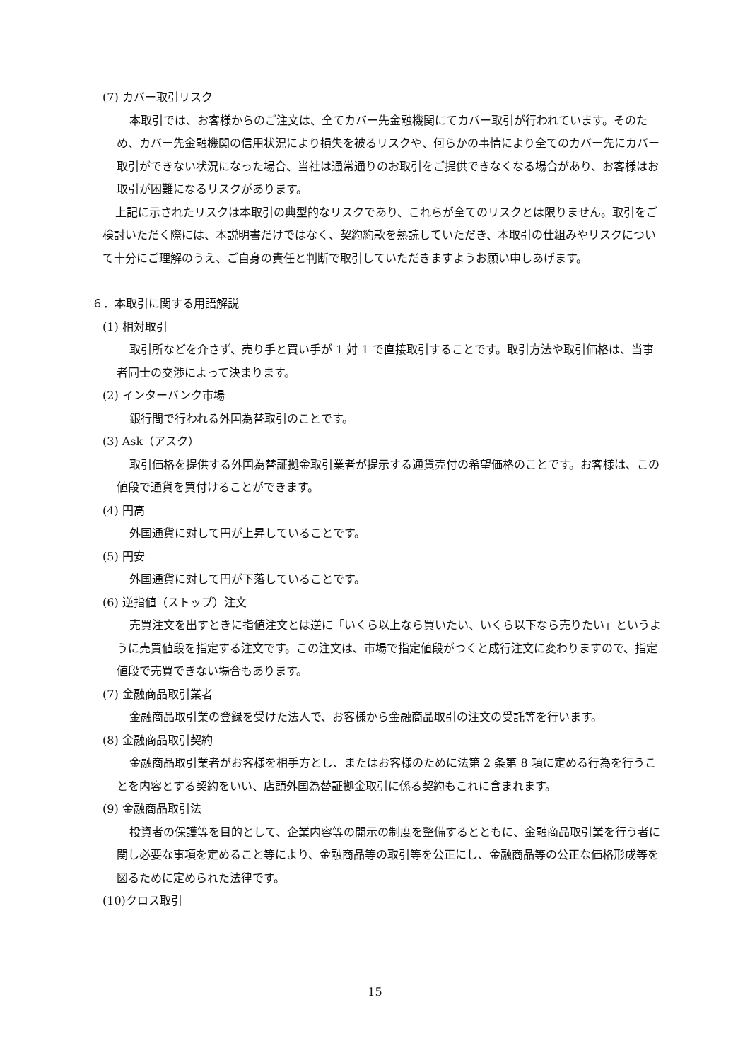(7) カバー取引リスク
本取引では、お客様からのご注文は、全てカバー先金融機関にてカバー取引が行われています。そのため、カバー先金融機関の信用状況により損失を被るリスクや、何らかの事情により全てのカバー先にカバー取引ができない状況になった場合、当社は通常通りのお取引をご提供できなくなる場合があり、お客様はお取引が困難になるリスクがあります。
上記に示されたリスクは本取引の典型的なリスクであり、これらが全てのリスクとは限りません。取引をご検討いただく際には、本説明書だけではなく、契約約款を熟読していただき、本取引の仕組みやリスクについて十分にご理解のうえ、ご自身の責任と判断で取引していただきますようお願い申しあげます。
６．本取引に関する用語解説
(1) 相対取引
取引所などを介さず、売り手と買い手が 1 対 1 で直接取引することです。取引方法や取引価格は、当事者同士の交渉によって決まります。
(2) インターバンク市場
銀行間で行われる外国為替取引のことです。
(3) Ask（アスク）
取引価格を提供する外国為替証拠金取引業者が提示する通貨売付の希望価格のことです。お客様は、この値段で通貨を買付けることができます。
(4) 円高
外国通貨に対して円が上昇していることです。
(5) 円安
外国通貨に対して円が下落していることです。
(6) 逆指値（ストップ）注文
売買注文を出すときに指値注文とは逆に「いくら以上なら買いたい、いくら以下なら売りたい」というように売買値段を指定する注文です。この注文は、市場で指定値段がつくと成行注文に変わりますので、指定値段で売買できない場合もあります。
(7) 金融商品取引業者
金融商品取引業の登録を受けた法人で、お客様から金融商品取引の注文の受託等を行います。
(8) 金融商品取引契約
金融商品取引業者がお客様を相手方とし、またはお客様のために法第 2 条第 8 項に定める行為を行うことを内容とする契約をいい、店頭外国為替証拠金取引に係る契約もこれに含まれます。
(9) 金融商品取引法
投資者の保護等を目的として、企業内容等の開示の制度を整備するとともに、金融商品取引業を行う者に関し必要な事項を定めること等により、金融商品等の取引等を公正にし、金融商品等の公正な価格形成等を図るために定められた法律です。
(10)クロス取引
15